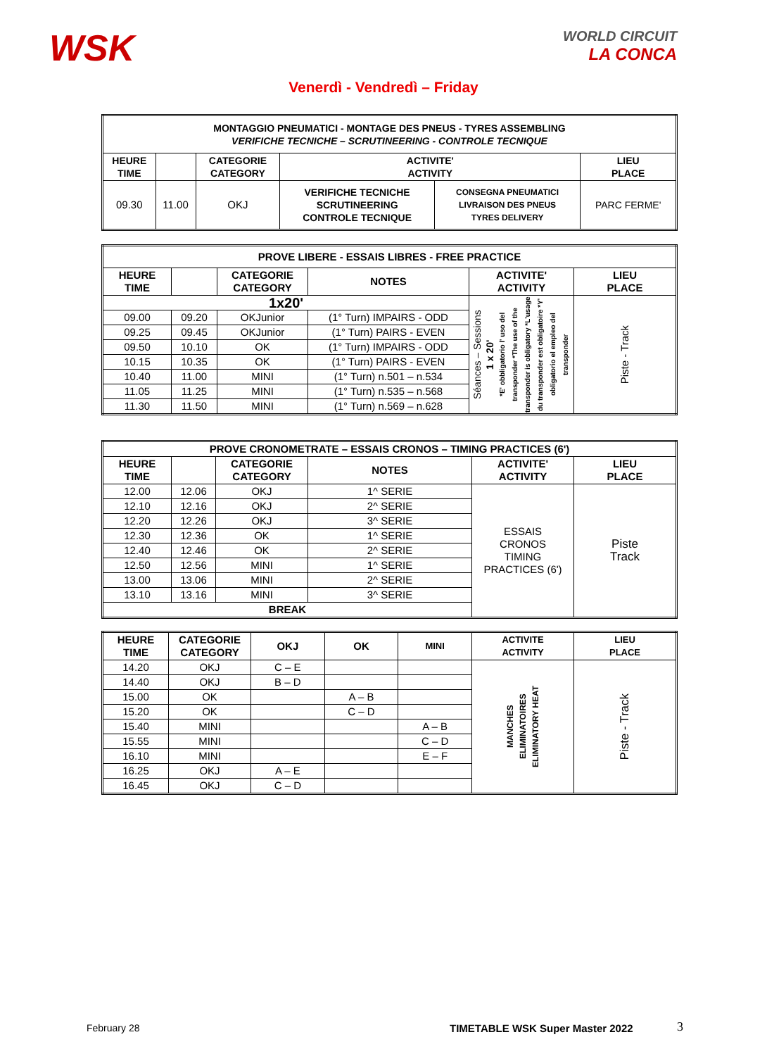WSK
WORLD CIRCUIT
LA CONCA
Venerdì - Vendredì – Friday
| MONTAGGIO PNEUMATICI - MONTAGE DES PNEUS - TYRES ASSEMBLING VERIFICHE TECNICHE – SCRUTINEERING - CONTROLE TECNIQUE | | | | | |
| --- | --- | --- | --- | --- | --- |
| HEURE TIME | | CATEGORIE CATEGORY | ACTIVITE' ACTIVITY | | LIEU PLACE |
| 09.30 | 11.00 | OKJ | VERIFICHE TECNICHE SCRUTINEERING CONTROLE TECNIQUE | CONSEGNA PNEUMATICI LIVRAISON DES PNEUS TYRES DELIVERY | PARC FERME' |
| PROVE LIBERE - ESSAIS LIBRES - FREE PRACTICE | | | | | |
| --- | --- | --- | --- | --- | --- |
| HEURE TIME | | CATEGORIE CATEGORY | NOTES | ACTIVITE' ACTIVITY | LIEU PLACE |
| 1x20' | | | | Séances – Sessions 1 x 20' *E' obbligatorio l' uso del transponder *The use of the transponder is obligatory *L'usage du transponder est obligatoire *Y' obligatorio el empleo del transponder | Piste - Track |
| 09.00 | 09.20 | OKJunior | (1° Turn) IMPAIRS - ODD | | |
| 09.25 | 09.45 | OKJunior | (1° Turn) PAIRS - EVEN | | |
| 09.50 | 10.10 | OK | (1° Turn) IMPAIRS - ODD | | |
| 10.15 | 10.35 | OK | (1° Turn) PAIRS - EVEN | | |
| 10.40 | 11.00 | MINI | (1° Turn) n.501 – n.534 | | |
| 11.05 | 11.25 | MINI | (1° Turn) n.535 – n.568 | | |
| 11.30 | 11.50 | MINI | (1° Turn) n.569 – n.628 | | |
| PROVE CRONOMETRATE – ESSAIS CRONOS – TIMING PRACTICES (6') | | | | | |
| --- | --- | --- | --- | --- | --- |
| HEURE TIME | | CATEGORIE CATEGORY | NOTES | ACTIVITE' ACTIVITY | LIEU PLACE |
| 12.00 | 12.06 | OKJ | 1^ SERIE | ESSAIS CRONOS TIMING PRACTICES (6') | Piste Track |
| 12.10 | 12.16 | OKJ | 2^ SERIE | | |
| 12.20 | 12.26 | OKJ | 3^ SERIE | | |
| 12.30 | 12.36 | OK | 1^ SERIE | | |
| 12.40 | 12.46 | OK | 2^ SERIE | | |
| 12.50 | 12.56 | MINI | 1^ SERIE | | |
| 13.00 | 13.06 | MINI | 2^ SERIE | | |
| 13.10 | 13.16 | MINI | 3^ SERIE | | |
| BREAK | | | | | |
| HEURE TIME | CATEGORIE CATEGORY | OKJ | OK | MINI | ACTIVITE ACTIVITY | LIEU PLACE |
| --- | --- | --- | --- | --- | --- | --- |
| 14.20 | OKJ | C – E | | | MANCHES ELIMINATOIRES ELIMINATORY HEAT | Piste - Track |
| 14.40 | OKJ | B – D | | | | |
| 15.00 | OK | | A – B | | | |
| 15.20 | OK | | C – D | | | |
| 15.40 | MINI | | | A – B | | |
| 15.55 | MINI | | | C – D | | |
| 16.10 | MINI | | | E – F | | |
| 16.25 | OKJ | A – E | | | | |
| 16.45 | OKJ | C – D | | | | |
February 28
TIMETABLE WSK Super Master 2022
3